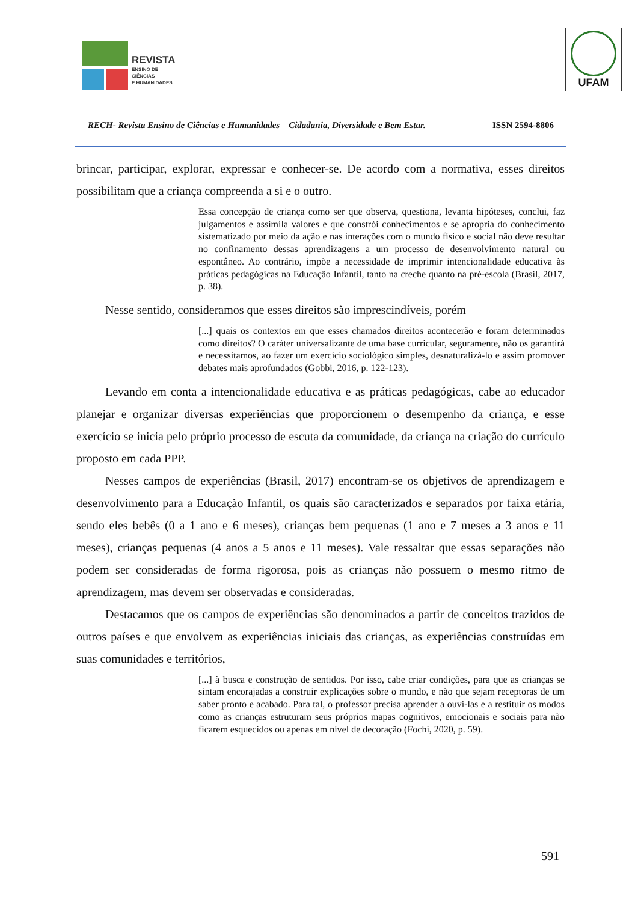REVISTA
ENSINO DE CIÊNCIAS
E HUMANIDADES
UFAM
RECH- Revista Ensino de Ciências e Humanidades – Cidadania, Diversidade e Bem Estar. ISSN 2594-8806
brincar, participar, explorar, expressar e conhecer-se. De acordo com a normativa, esses direitos possibilitam que a criança compreenda a si e o outro.
Essa concepção de criança como ser que observa, questiona, levanta hipóteses, conclui, faz julgamentos e assimila valores e que constrói conhecimentos e se apropria do conhecimento sistematizado por meio da ação e nas interações com o mundo físico e social não deve resultar no confinamento dessas aprendizagens a um processo de desenvolvimento natural ou espontâneo. Ao contrário, impõe a necessidade de imprimir intencionalidade educativa às práticas pedagógicas na Educação Infantil, tanto na creche quanto na pré-escola (Brasil, 2017, p. 38).
Nesse sentido, consideramos que esses direitos são imprescindíveis, porém
[...] quais os contextos em que esses chamados direitos acontecerão e foram determinados como direitos? O caráter universalizante de uma base curricular, seguramente, não os garantirá e necessitamos, ao fazer um exercício sociológico simples, desnaturalizá-lo e assim promover debates mais aprofundados (Gobbi, 2016, p. 122-123).
Levando em conta a intencionalidade educativa e as práticas pedagógicas, cabe ao educador planejar e organizar diversas experiências que proporcionem o desempenho da criança, e esse exercício se inicia pelo próprio processo de escuta da comunidade, da criança na criação do currículo proposto em cada PPP.
Nesses campos de experiências (Brasil, 2017) encontram-se os objetivos de aprendizagem e desenvolvimento para a Educação Infantil, os quais são caracterizados e separados por faixa etária, sendo eles bebês (0 a 1 ano e 6 meses), crianças bem pequenas (1 ano e 7 meses a 3 anos e 11 meses), crianças pequenas (4 anos a 5 anos e 11 meses). Vale ressaltar que essas separações não podem ser consideradas de forma rigorosa, pois as crianças não possuem o mesmo ritmo de aprendizagem, mas devem ser observadas e consideradas.
Destacamos que os campos de experiências são denominados a partir de conceitos trazidos de outros países e que envolvem as experiências iniciais das crianças, as experiências construídas em suas comunidades e territórios,
[...] à busca e construção de sentidos. Por isso, cabe criar condições, para que as crianças se sintam encorajadas a construir explicações sobre o mundo, e não que sejam receptoras de um saber pronto e acabado. Para tal, o professor precisa aprender a ouvi-las e a restituir os modos como as crianças estruturam seus próprios mapas cognitivos, emocionais e sociais para não ficarem esquecidos ou apenas em nível de decoração (Fochi, 2020, p. 59).
591